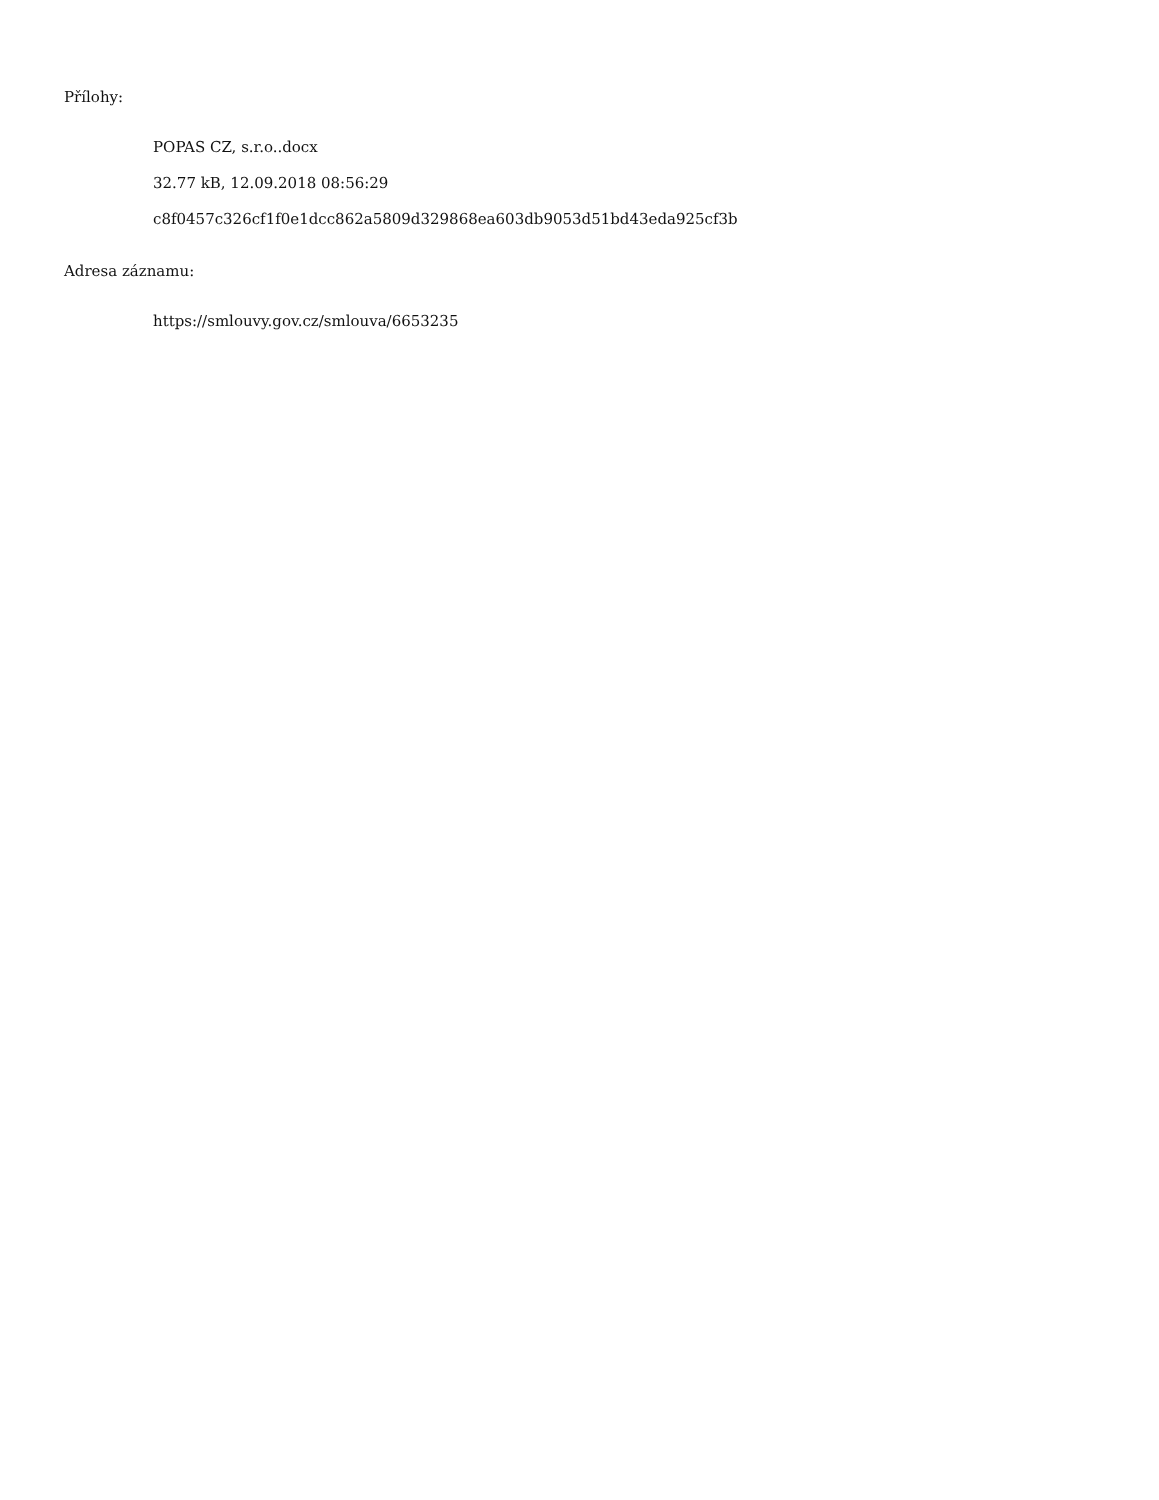Přílohy:
POPAS CZ, s.r.o..docx
32.77 kB, 12.09.2018 08:56:29
c8f0457c326cf1f0e1dcc862a5809d329868ea603db9053d51bd43eda925cf3b
Adresa záznamu:
https://smlouvy.gov.cz/smlouva/6653235